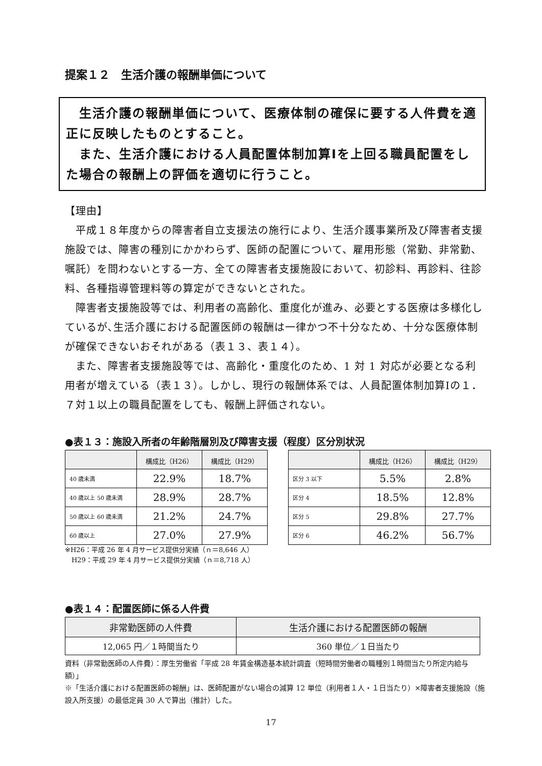提案１２　生活介護の報酬単価について
　生活介護の報酬単価について、医療体制の確保に要する人件費を適正に反映したものとすること。
　また、生活介護における人員配置体制加算Ⅰを上回る職員配置をした場合の報酬上の評価を適切に行うこと。
【理由】
　平成１８年度からの障害者自立支援法の施行により、生活介護事業所及び障害者支援施設では、障害の種別にかかわらず、医師の配置について、雇用形態（常勤、非常勤、嘱託）を問わないとする一方、全ての障害者支援施設において、初診料、再診料、往診料、各種指導管理料等の算定ができないとされた。
　障害者支援施設等では、利用者の高齢化、重度化が進み、必要とする医療は多様化しているが､生活介護における配置医師の報酬は一律かつ不十分なため、十分な医療体制が確保できないおそれがある（表１３、表１４）。
　また、障害者支援施設等では、高齢化・重度化のため、1 対 1 対応が必要となる利用者が増えている（表１３）。しかし、現行の報酬体系では、人員配置体制加算Ⅰの１．７対１以上の職員配置をしても、報酬上評価されない。
●表１３：施設入所者の年齢階層別及び障害支援（程度）区分別状況
| | 構成比（H26） | 構成比（H29） |
| --- | --- | --- |
| 40 歳未満 | 22.9% | 18.7% |
| 40 歳以上 50 歳未満 | 28.9% | 28.7% |
| 50 歳以上 60 歳未満 | 21.2% | 24.7% |
| 60 歳以上 | 27.0% | 27.9% |
| | 構成比（H26） | 構成比（H29） |
| --- | --- | --- |
| 区分 3 以下 | 5.5% | 2.8% |
| 区分 4 | 18.5% | 12.8% |
| 区分 5 | 29.8% | 27.7% |
| 区分 6 | 46.2% | 56.7% |
※H26：平成 26 年 4 月サービス提供分実績（ｎ＝8,646 人）
　H29：平成 29 年 4 月サービス提供分実績（ｎ＝8,718 人）
●表１４：配置医師に係る人件費
| 非常勤医師の人件費 | 生活介護における配置医師の報酬 |
| --- | --- |
| 12,065 円／１時間当たり | 360 単位／１日当たり |
資料（非常勤医師の人件費）：厚生労働省「平成 28 年賃金構造基本統計調査（短時間労働者の職種別１時間当たり所定内給与額）」
※「生活介護における配置医師の報酬」は、医師配置がない場合の減算 12 単位（利用者１人・１日当たり）×障害者支援施設（施設入所支援）の最低定員 30 人で算出（推計）した。
17